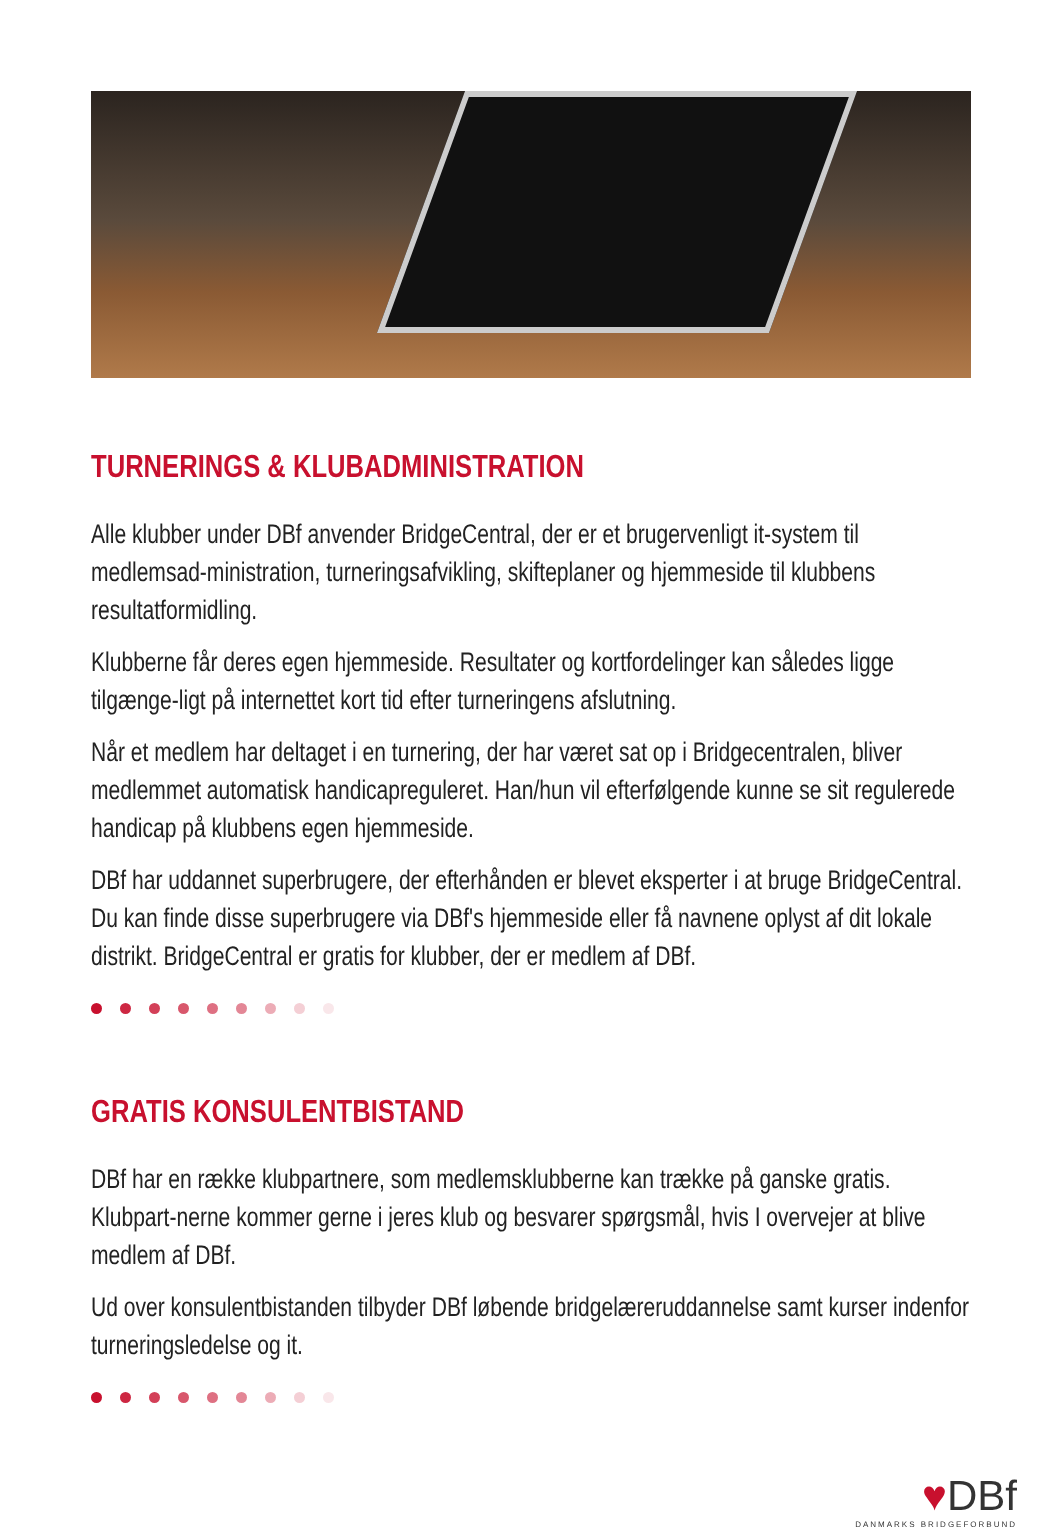TURNERINGS & KLUBADMINISTRATION
Alle klubber under DBf anvender BridgeCentral, der er et brugervenligt it-system til medlemsad-ministration, turneringsafvikling, skifteplaner og hjemmeside til klubbens resultatformidling.
Klubberne får deres egen hjemmeside. Resultater og kortfordelinger kan således ligge tilgænge-ligt på internettet kort tid efter turneringens afslutning.
Når et medlem har deltaget i en turnering, der har været sat op i Bridgecentralen, bliver medlemmet automatisk handicapreguleret. Han/hun vil efterfølgende kunne se sit regulerede handicap på klubbens egen hjemmeside.
DBf har uddannet superbrugere, der efterhånden er blevet eksperter i at bruge BridgeCentral. Du kan finde disse superbrugere via DBf's hjemmeside eller få navnene oplyst af dit lokale distrikt. BridgeCentral er gratis for klubber, der er medlem af DBf.
GRATIS KONSULENTBISTAND
DBf har en række klubpartnere, som medlemsklubberne kan trække på ganske gratis. Klubpart-nerne kommer gerne i jeres klub og besvarer spørgsmål, hvis I overvejer at blive medlem af DBf.
Ud over konsulentbistanden tilbyder DBf løbende bridgelæreruddannelse samt kurser indenfor turneringsledelse og it.
♥DBf
DANMARKS BRIDGEFORBUND